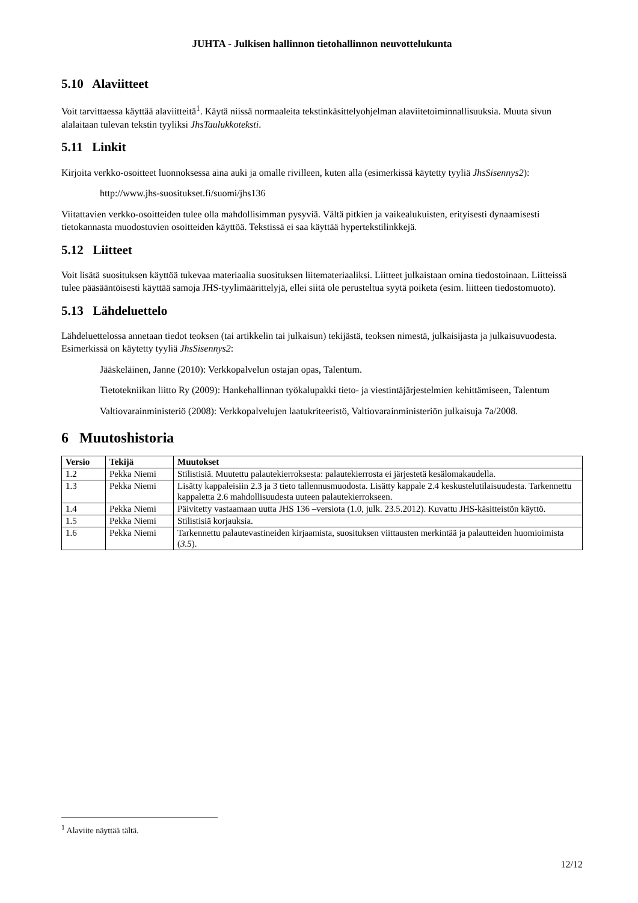JUHTA - Julkisen hallinnon tietohallinnon neuvottelukunta
5.10 Alaviitteet
Voit tarvittaessa käyttää alaviitteitä<sup>1</sup>. Käytä niissä normaaleita tekstinkäsittelyohjelman alaviitetoiminnallisuuksia. Muuta sivun alalaitaan tulevan tekstin tyyliksi JhsTaulukkoteksti.
5.11 Linkit
Kirjoita verkko-osoitteet luonnoksessa aina auki ja omalle rivilleen, kuten alla (esimerkissä käytetty tyyliä JhsSisennys2):
http://www.jhs-suositukset.fi/suomi/jhs136
Viitattavien verkko-osoitteiden tulee olla mahdollisimman pysyviä. Vältä pitkien ja vaikealukuisten, erityisesti dynaamisesti tietokannasta muodostuvien osoitteiden käyttöä. Tekstissä ei saa käyttää hypertekstilinkkejä.
5.12 Liitteet
Voit lisätä suosituksen käyttöä tukevaa materiaalia suosituksen liitemateriaaliksi. Liitteet julkaistaan omina tiedostoinaan. Liitteissä tulee pääsääntöisesti käyttää samoja JHS-tyylimäärittelyjä, ellei siitä ole perusteltua syytä poiketa (esim. liitteen tiedostomuoto).
5.13 Lähdeluettelo
Lähdeluettelossa annetaan tiedot teoksen (tai artikkelin tai julkaisun) tekijästä, teoksen nimestä, julkaisijasta ja julkaisuvuodesta. Esimerkissä on käytetty tyyliä JhsSisennys2:
Jääskeläinen, Janne (2010): Verkkopalvelun ostajan opas, Talentum.
Tietotekniikan liitto Ry (2009): Hankehallinnan työkalupakki tieto- ja viestintäjärjestelmien kehittämiseen, Talentum
Valtiovarainministeriö (2008): Verkkopalvelujen laatukriteeristö, Valtiovarainministeriön julkaisuja 7a/2008.
6 Muutoshistoria
| Versio | Tekijä | Muutokset |
| --- | --- | --- |
| 1.2 | Pekka Niemi | Stilistisiä. Muutettu palautekierroksesta: palautekierrosta ei järjestetä kesälomakaudella. |
| 1.3 | Pekka Niemi | Lisätty kappaleisiin 2.3 ja 3 tieto tallennusmuodosta. Lisätty kappale 2.4 keskustelutilaisuudesta. Tarkennettu kappaletta 2.6 mahdollisuudesta uuteen palautekierrokseen. |
| 1.4 | Pekka Niemi | Päivitetty vastaamaan uutta JHS 136 –versiota (1.0, julk. 23.5.2012). Kuvattu JHS-käsitteistön käyttö. |
| 1.5 | Pekka Niemi | Stilistisiä korjauksia. |
| 1.6 | Pekka Niemi | Tarkennettu palautevastineiden kirjaamista, suosituksen viittausten merkintää ja palautteiden huomioimista ( 3.5 ). |
<sup>1</sup> Alaviite näyttää tältä.
12/12